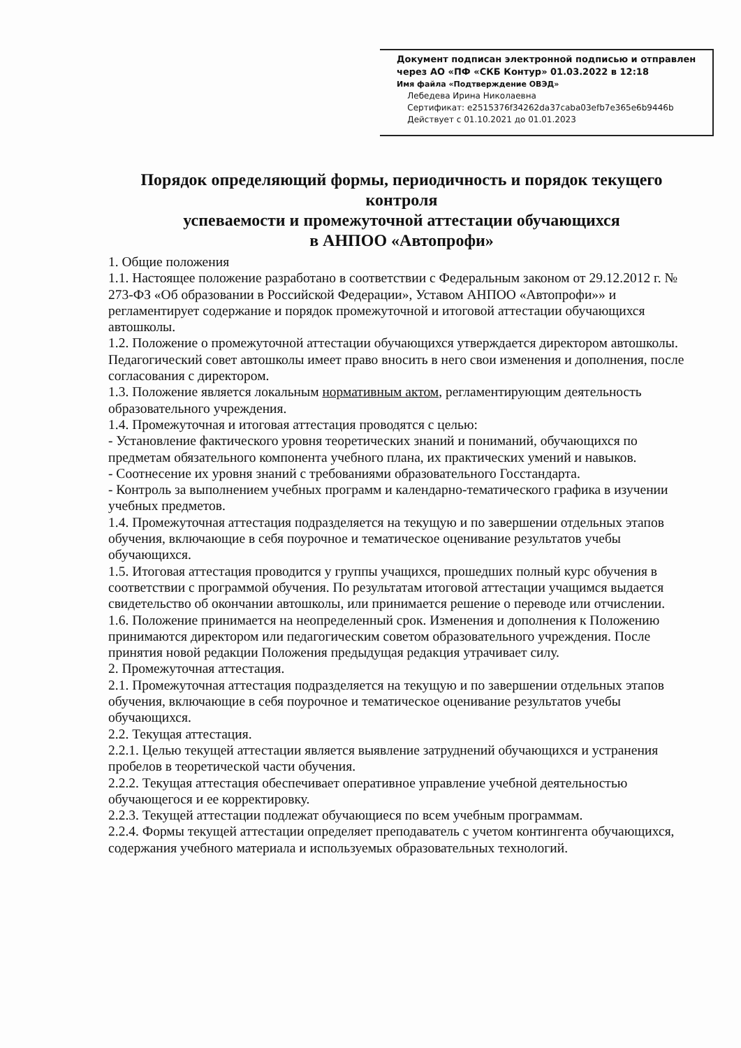Документ подписан электронной подписью и отправлен через АО «ПФ «СКБ Контур» 01.03.2022 в 12:18
Имя файла «Подтверждение ОВЭД»
Лебедева Ирина Николаевна
Сертификат: e2515376f34262da37caba03efb7e365e6b9446b
Действует с 01.10.2021 до 01.01.2023
Порядок определяющий формы, периодичность и порядок текущего контроля
успеваемости и промежуточной аттестации обучающихся
в АНПОО «Автопрофи»
1. Общие положения
1.1. Настоящее положение разработано в соответствии с Федеральным законом от 29.12.2012 г. № 273-ФЗ «Об образовании в Российской Федерации», Уставом АНПОО «Автопрофи»» и регламентирует содержание и порядок промежуточной и итоговой аттестации обучающихся автошколы.
1.2. Положение о промежуточной аттестации обучающихся утверждается директором автошколы. Педагогический совет автошколы имеет право вносить в него свои изменения и дополнения, после согласования с директором.
1.3. Положение является локальным нормативным актом, регламентирующим деятельность образовательного учреждения.
1.4. Промежуточная и итоговая аттестация проводятся с целью:
- Установление фактического уровня теоретических знаний и пониманий, обучающихся по предметам обязательного компонента учебного плана, их практических умений и навыков.
- Соотнесение их уровня знаний с требованиями образовательного Госстандарта.
- Контроль за выполнением учебных программ и календарно-тематического графика в изучении учебных предметов.
1.4. Промежуточная аттестация подразделяется на текущую и по завершении отдельных этапов обучения, включающие в себя поурочное и тематическое оценивание результатов учебы обучающихся.
1.5. Итоговая аттестация проводится у группы учащихся, прошедших полный курс обучения в соответствии с программой обучения. По результатам итоговой аттестации учащимся выдается свидетельство об окончании автошколы, или принимается решение о переводе или отчислении.
1.6. Положение принимается на неопределенный срок. Изменения и дополнения к Положению принимаются директором или педагогическим советом образовательного учреждения. После принятия новой редакции Положения предыдущая редакция утрачивает силу.
2. Промежуточная аттестация.
2.1. Промежуточная аттестация подразделяется на текущую и по завершении отдельных этапов обучения, включающие в себя поурочное и тематическое оценивание результатов учебы обучающихся.
2.2. Текущая аттестация.
2.2.1. Целью текущей аттестации является выявление затруднений обучающихся и устранения пробелов в теоретической части обучения.
2.2.2. Текущая аттестация обеспечивает оперативное управление учебной деятельностью обучающегося и ее корректировку.
2.2.3. Текущей аттестации подлежат обучающиеся по всем учебным программам.
2.2.4. Формы текущей аттестации определяет преподаватель с учетом контингента обучающихся, содержания учебного материала и используемых образовательных технологий.